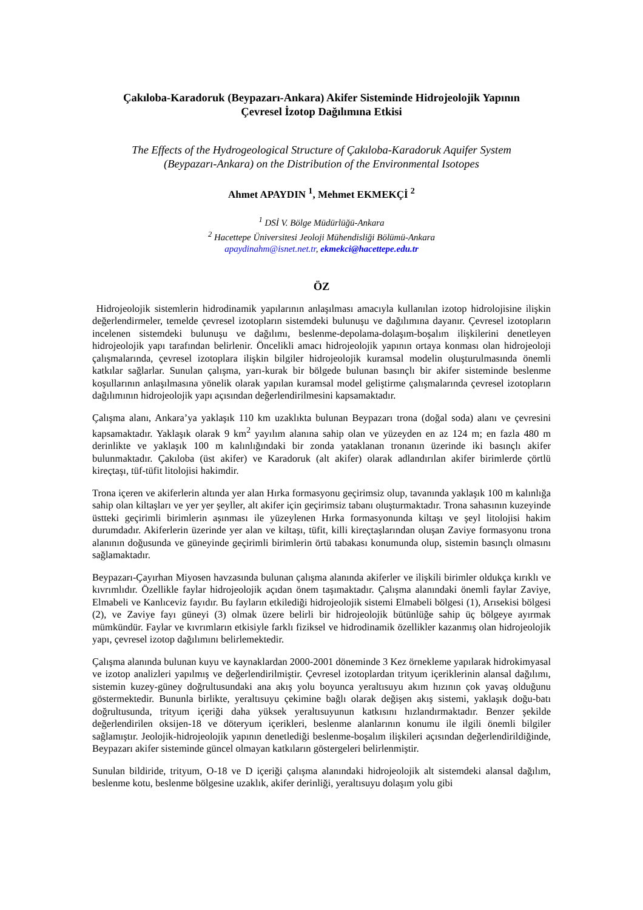Çakıloba-Karadoruk (Beypazarı-Ankara) Akifer Sisteminde Hidrojeolojik Yapının
Çevresel İzotop Dağılımına Etkisi
The Effects of the Hydrogeological Structure of Çakıloba-Karadoruk Aquifer System
(Beypazarı-Ankara) on the Distribution of the Environmental Isotopes
Ahmet APAYDIN <sup>1</sup>, Mehmet EKMEKÇİ <sup>2</sup>
<sup>1</sup> DSİ V. Bölge Müdürlüğü-Ankara
<sup>2</sup> Hacettepe Üniversitesi Jeoloji Mühendisliği Bölümü-Ankara
apaydinahm@isnet.net.tr, ekmekci@hacettepe.edu.tr
ÖZ
Hidrojeolojik sistemlerin hidrodinamik yapılarının anlaşılması amacıyla kullanılan izotop hidrolojisine ilişkin değerlendirmeler, temelde çevresel izotopların sistemdeki bulunuşu ve dağılımına dayanır. Çevresel izotopların incelenen sistemdeki bulunuşu ve dağılımı, beslenme-depolama-dolaşım-boşalım ilişkilerini denetleyen hidrojeolojik yapı tarafından belirlenir. Öncelikli amacı hidrojeolojik yapının ortaya konması olan hidrojeoloji çalışmalarında, çevresel izotoplara ilişkin bilgiler hidrojeolojik kuramsal modelin oluşturulmasında önemli katkılar sağlarlar. Sunulan çalışma, yarı-kurak bir bölgede bulunan basınçlı bir akifer sisteminde beslenme koşullarının anlaşılmasına yönelik olarak yapılan kuramsal model geliştirme çalışmalarında çevresel izotopların dağılımının hidrojeolojik yapı açısından değerlendirilmesini kapsamaktadır.
Çalışma alanı, Ankara’ya yaklaşık 110 km uzaklıkta bulunan Beypazarı trona (doğal soda) alanı ve çevresini kapsamaktadır. Yaklaşık olarak 9 km<sup>2</sup> yayılım alanına sahip olan ve yüzeyden en az 124 m; en fazla 480 m derinlikte ve yaklaşık 100 m kalınlığındaki bir zonda yataklanan tronanın üzerinde iki basınçlı akifer bulunmaktadır. Çakıloba (üst akifer) ve Karadoruk (alt akifer) olarak adlandırılan akifer birimlerde çörtlü kireçtaşı, tüf-tüfit litolojisi hakimdir.
Trona içeren ve akiferlerin altında yer alan Hırka formasyonu geçirimsiz olup, tavanında yaklaşık 100 m kalınlığa sahip olan kiltaşları ve yer yer şeyller, alt akifer için geçirimsiz tabanı oluşturmaktadır. Trona sahasının kuzeyinde üstteki geçirimli birimlerin aşınması ile yüzeylenen Hırka formasyonunda kiltaşı ve şeyl litolojisi hakim durumdadır. Akiferlerin üzerinde yer alan ve kiltaşı, tüfit, killi kireçtaşlarından oluşan Zaviye formasyonu trona alanının doğusunda ve güneyinde geçirimli birimlerin örtü tabakası konumunda olup, sistemin basınçlı olmasını sağlamaktadır.
Beypazarı-Çayırhan Miyosen havzasında bulunan çalışma alanında akiferler ve ilişkili birimler oldukça kırıklı ve kıvrımlıdır. Özellikle faylar hidrojeolojik açıdan önem taşımaktadır. Çalışma alanındaki önemli faylar Zaviye, Elmabeli ve Kanlıceviz fayıdır. Bu fayların etkilediği hidrojeolojik sistemi Elmabeli bölgesi (1), Arısekisi bölgesi (2), ve Zaviye fayı güneyi (3) olmak üzere belirli bir hidrojeolojik bütünlüğe sahip üç bölgeye ayırmak mümkündür. Faylar ve kıvrımların etkisiyle farklı fiziksel ve hidrodinamik özellikler kazanmış olan hidrojeolojik yapı, çevresel izotop dağılımını belirlemektedir.
Çalışma alanında bulunan kuyu ve kaynaklardan 2000-2001 döneminde 3 Kez örnekleme yapılarak hidrokimyasal ve izotop analizleri yapılmış ve değerlendirilmiştir. Çevresel izotoplardan trityum içeriklerinin alansal dağılımı, sistemin kuzey-güney doğrultusundaki ana akış yolu boyunca yeraltısuyu akım hızının çok yavaş olduğunu göstermektedir. Bununla birlikte, yeraltısuyu çekimine bağlı olarak değişen akış sistemi, yaklaşık doğu-batı doğrultusunda, trityum içeriği daha yüksek yeraltısuyunun katkısını hızlandırmaktadır. Benzer şekilde değerlendirilen oksijen-18 ve döteryum içerikleri, beslenme alanlarının konumu ile ilgili önemli bilgiler sağlamıştır. Jeolojik-hidrojeolojik yapının denetlediği beslenme-boşalım ilişkileri açısından değerlendirildiğinde, Beypazarı akifer sisteminde güncel olmayan katkıların göstergeleri belirlenmiştir.
Sunulan bildiride, trityum, O-18 ve D içeriği çalışma alanındaki hidrojeolojik alt sistemdeki alansal dağılım, beslenme kotu, beslenme bölgesine uzaklık, akifer derinliği, yeraltısuyu dolaşım yolu gibi